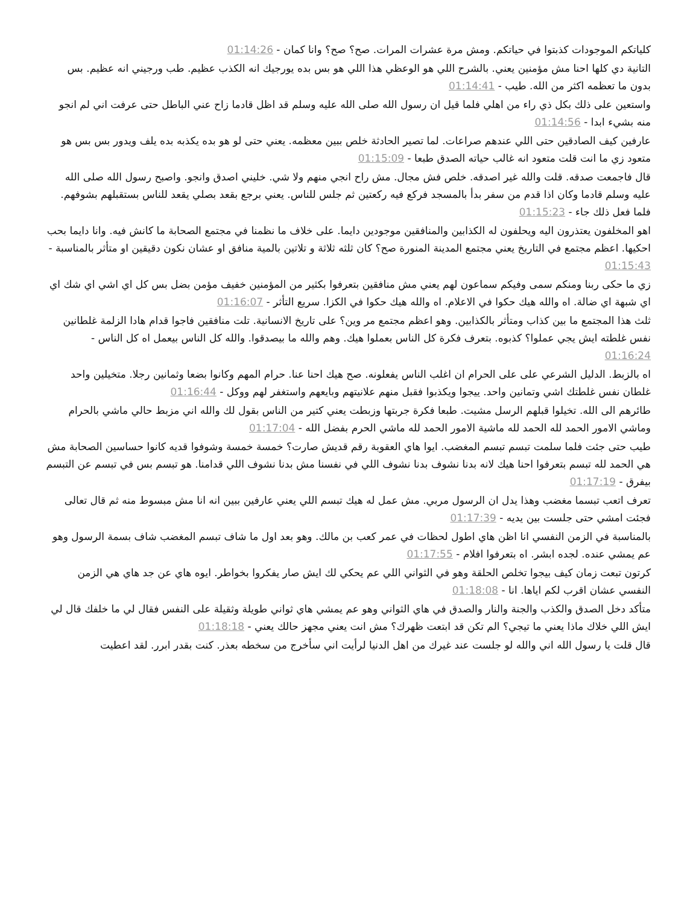كلياتكم الموجودات كذبتوا في حياتكم. ومش مرة عشرات المرات. صح؟ صح؟ وانا كمان - 01:14:26
التانية دي كلها احنا مش مؤمنين يعني. بالشرح اللي هو الوعظي هذا اللي هو بس بده يورجيك انه الكذب عظيم. طب ورجيني انه عظيم. بس بدون ما تعظمه اكثر من الله. طيب - 01:14:41
واستعين على ذلك بكل ذي راء من اهلي فلما قيل ان رسول الله صلى الله عليه وسلم قد اظل قادما زاح عني الباطل حتى عرفت اني لم انجو منه بشيء ابدا - 01:14:56
عارفين كيف الصادقين حتى اللي عندهم صراعات. لما تصير الحادثة خلص ببين معظمه. يعني حتى لو هو بده يكذبه بده يلف ويدور بس بس هو متعود زي ما انت قلت متعود انه غالب حياته الصدق طبعا - 01:15:09
قال فاجمعت صدقه. قلت والله غير اصدقه. خلص فش مجال. مش راح انجي منهم ولا شي. خليني اصدق وانجو. واصبح رسول الله صلى الله عليه وسلم قادما وكان اذا قدم من سفر بدأ بالمسجد فركع فيه ركعتين ثم جلس للناس. يعني برجع بقعد بصلي يقعد للناس بستقبلهم بشوفهم. فلما فعل ذلك جاء - 01:15:23
اهو المخلفون يعتذرون اليه ويحلفون له الكذابين والمنافقين موجودين دايما. على خلاف ما نظمنا في مجتمع الصحابة ما كانش فيه. وانا دايما بحب احكيها. اعظم مجتمع في التاريخ يعني مجتمع المدينة المنورة صح؟ كان ثلثه ثلاثة و تلاتين بالمية منافق او عشان نكون دقيقين او متأثر بالمناسبة - 01:15:43
زي ما حكى ربنا ومنكم سمى وفيكم سماعون لهم يعني مش منافقين بتعرفوا بكثير من المؤمنين خفيف مؤمن بضل بس كل اي اشي اي شك اي اي شبهة اي ضالة. اه والله هيك حكوا في الاعلام. اه والله هيك حكوا في الكزا. سريع التأثر - 01:16:07
ثلث هذا المجتمع ما بين كذاب ومتأثر بالكذابين. وهو اعظم مجتمع مر وين؟ على تاريخ الانسانية. تلت منافقين فاجوا قدام هادا الزلمة غلطانين نفس غلطته ايش يجي عملوا؟ كذبوه. بتعرف فكرة كل الناس بعملوا هيك. وهم والله ما بيصدقوا. والله كل الناس بيعمل اه كل الناس - 01:16:24
اه بالزبط. الدليل الشرعي على على الحرام ان اغلب الناس يفعلونه. صح هيك احنا عنا. حرام المهم وكانوا بضعا وثمانين رجلا. متخيلين واحد غلطان نفس غلطتك اشي وتمانين واحد. ييجوا ويكذبوا فقبل منهم علانيتهم وبايعهم واستغفر لهم ووكل - 01:16:44
طائرهم الى الله. تخيلوا قبلهم الرسل مشيت. طبعا فكرة جربتها وزبطت يعني كتير من الناس بقول لك والله اني مزبط حالي ماشي بالحرام وماشي الامور الحمد لله الحمد لله ماشية الامور الحمد لله ماشي الحرم بفضل الله - 01:17:04
طيب حتى جئت فلما سلمت تبسم تبسم المغضب. ايوا هاي العقوبة رقم قديش صارت؟ خمسة خمسة وشوفوا قديه كانوا حساسين الصحابة مش هي الحمد لله تبسم بتعرفوا احنا هيك لانه بدنا نشوف بدنا نشوف اللي في نفسنا مش بدنا نشوف اللي قدامنا. هو تبسم بس في تبسم عن التبسم بيفرق - 01:17:19
تعرف اتعب تبسما مغضب وهذا يدل ان الرسول مربي. مش عمل له هيك تبسم اللي يعني عارفين ببين انه انا مش مبسوط منه ثم قال تعالى فجئت امشي حتى جلست بين يديه - 01:17:39
بالمناسبة في الزمن النفسي انا اظن هاي اطول لحظات في عمر كعب بن مالك. وهو بعد اول ما شاف تبسم المغضب شاف بسمة الرسول وهو عم يمشي عنده. لجده ابشر. اه بتعرفوا افلام - 01:17:55
كرتون تبعت زمان كيف بيجوا تخلص الحلقة وهو في الثواني اللي عم يحكي لك ايش صار يفكروا بخواطر. ايوه هاي عن جد هاي هي الزمن النفسي عشان اقرب لكم اياها. انا - 01:18:08
متأكد دخل الصدق والكذب والجنة والنار والصدق في هاي الثواني وهو عم يمشي هاي ثواني طويلة وثقيلة على النفس فقال لي ما خلفك قال لي ايش اللي خلاك ماذا يعني ما تيجي؟ الم تكن قد ابتعت ظهرك؟ مش انت يعني مجهز حالك يعني - 01:18:18
قال قلت يا رسول الله اني والله لو جلست عند غيرك من اهل الدنيا لرأيت اني سأخرج من سخطه بعذر. كنت بقدر ابرر. لقد اعطيت